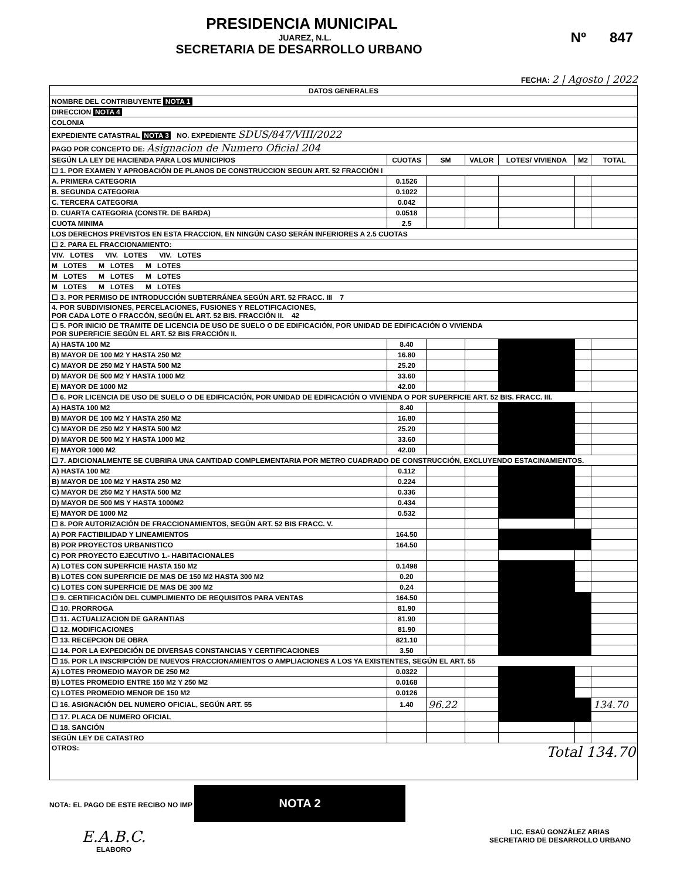PRESIDENCIA MUNICIPAL
JUAREZ, N.L.
SECRETARIA DE DESARROLLO URBANO
Nº 847
FECHA: 2 | Agosto | 2022
| DATOS GENERALES | | | | | | |
| NOMBRE DEL CONTRIBUYENTE NOTA 1 | | | | | | |
| DIRECCION NOTA 4 | | | | | | |
| COLONIA | | | | | | |
| EXPEDIENTE CATASTRAL NOTA 3 NO. EXPEDIENTE SDUS/847/VIII/2022 | | | | | | |
| PAGO POR CONCEPTO DE: Asignacion de Numero Oficial 204 | | | | | | |
| SEGÚN LA LEY DE HACIENDA PARA LOS MUNICIPIOS | CUOTAS | SM | VALOR | LOTES/ VIVIENDA | M2 | TOTAL |
| ☐ 1. POR EXAMEN Y APROBACIÓN DE PLANOS DE CONSTRUCCION SEGUN ART. 52 FRACCIÓN I | | | | | | |
| A. PRIMERA CATEGORIA | 0.1526 | | | | | |
| B. SEGUNDA CATEGORIA | 0.1022 | | | | | |
| C. TERCERA CATEGORIA | 0.042 | | | | | |
| D. CUARTA CATEGORIA (CONSTR. DE BARDA) | 0.0518 | | | | | |
| CUOTA MINIMA | 2.5 | | | | | |
| LOS DERECHOS PREVISTOS EN ESTA FRACCION, EN NINGÚN CASO SERÁN INFERIORES A 2.5 CUOTAS | | | | | | |
| ☐ 2. PARA EL FRACCIONAMIENTO: | | | | | | |
| VIV. LOTES VIV. LOTES VIV. LOTES | | | | | | |
| M LOTES M LOTES M LOTES | | | | | | |
| M LOTES M LOTES M LOTES | | | | | | |
| M LOTES M LOTES M LOTES | | | | | | |
| ☐ 3. POR PERMISO DE INTRODUCCIÓN SUBTERRÁNEA SEGÚN ART. 52 FRACC. III 7 | | | | | | |
| 4. POR SUBDIVISIONES, PERCELACIONES, FUSIONES Y RELOTIFICACIONES, POR CADA LOTE O FRACCÓN, SEGÚN EL ART. 52 BIS. FRACCIÓN II. 42 | | | | | | |
| ☐ 5. POR INICIO DE TRAMITE DE LICENCIA DE USO DE SUELO O DE EDIFICACIÓN, POR UNIDAD DE EDIFICACIÓN O VIVIENDA POR SUPERFICIE SEGÚN EL ART. 52 BIS FRACCIÓN II. | | | | | | |
| A) HASTA 100 M2 | 8.40 | | | | | |
| B) MAYOR DE 100 M2 Y HASTA 250 M2 | 16.80 | | | | | |
| C) MAYOR DE 250 M2 Y HASTA 500 M2 | 25.20 | | | | | |
| D) MAYOR DE 500 M2 Y HASTA 1000 M2 | 33.60 | | | | | |
| E) MAYOR DE 1000 M2 | 42.00 | | | | | |
| ☐ 6. POR LICENCIA DE USO DE SUELO O DE EDIFICACIÓN, POR UNIDAD DE EDIFICACIÓN O VIVIENDA O POR SUPERFICIE ART. 52 BIS. FRACC. III. | | | | | | |
| A) HASTA 100 M2 | 8.40 | | | | | |
| B) MAYOR DE 100 M2 Y HASTA 250 M2 | 16.80 | | | | | |
| C) MAYOR DE 250 M2 Y HASTA 500 M2 | 25.20 | | | | | |
| D) MAYOR DE 500 M2 Y HASTA 1000 M2 | 33.60 | | | | | |
| E) MAYOR 1000 M2 | 42.00 | | | | | |
| ☐ 7. ADICIONALMENTE SE CUBRIRA UNA CANTIDAD COMPLEMENTARIA POR METRO CUADRADO DE CONSTRUCCIÓN, EXCLUYENDO ESTACINAMIENTOS. | | | | | | |
| A) HASTA 100 M2 | 0.112 | | | | | |
| B) MAYOR DE 100 M2 Y HASTA 250 M2 | 0.224 | | | | | |
| C) MAYOR DE 250 M2 Y HASTA 500 M2 | 0.336 | | | | | |
| D) MAYOR DE 500 MS Y HASTA 1000M2 | 0.434 | | | | | |
| E) MAYOR DE 1000 M2 | 0.532 | | | | | |
| ☐ 8. POR AUTORIZACIÓN DE FRACCIONAMIENTOS, SEGÚN ART. 52 BIS FRACC. V. | | | | | | |
| A) POR FACTIBILIDAD Y LINEAMIENTOS | 164.50 | | | | | |
| B) POR PROYECTOS URBANISTICO | 164.50 | | | | | |
| C) POR PROYECTO EJECUTIVO 1.- HABITACIONALES | | | | | | |
| A) LOTES CON SUPERFICIE HASTA 150 M2 | 0.1498 | | | | | |
| B) LOTES CON SUPERFICIE DE MAS DE 150 M2 HASTA 300 M2 | 0.20 | | | | | |
| C) LOTES CON SUPERFICIE DE MAS DE 300 M2 | 0.24 | | | | | |
| ☐ 9. CERTIFICACIÓN DEL CUMPLIMIENTO DE REQUISITOS PARA VENTAS | 164.50 | | | | | |
| ☐ 10. PRORROGA | 81.90 | | | | | |
| ☐ 11. ACTUALIZACION DE GARANTIAS | 81.90 | | | | | |
| ☐ 12. MODIFICACIONES | 81.90 | | | | | |
| ☐ 13. RECEPCION DE OBRA | 821.10 | | | | | |
| ☐ 14. POR LA EXPEDICIÓN DE DIVERSAS CONSTANCIAS Y CERTIFICACIONES | 3.50 | | | | | |
| ☐ 15. POR LA INSCRIPCIÓN DE NUEVOS FRACCIONAMIENTOS O AMPLIACIONES A LOS YA EXISTENTES, SEGÚN EL ART. 55 | | | | | | |
| A) LOTES PROMEDIO MAYOR DE 250 M2 | 0.0322 | | | | | |
| B) LOTES PROMEDIO ENTRE 150 M2 Y 250 M2 | 0.0168 | | | | | |
| C) LOTES PROMEDIO MENOR DE 150 M2 | 0.0126 | | | | | |
| ☐ 16. ASIGNACIÓN DEL NUMERO OFICIAL, SEGÚN ART. 55 | 1.40 | 96.22 | | | | 134.70 |
| ☐ 17. PLACA DE NUMERO OFICIAL | | | | | | |
| ☐ 18. SANCIÓN | | | | | | |
| SEGÚN LEY DE CATASTRO | | | | | | |
| OTROS: Total 134.70 | | | | | | |
NOTA: EL PAGO DE ESTE RECIBO NO IMP NOTA 2
E.A.B.C.
ELABORO
LIC. ESAÚ GONZÁLEZ ARIAS
SECRETARIO DE DESARROLLO URBANO